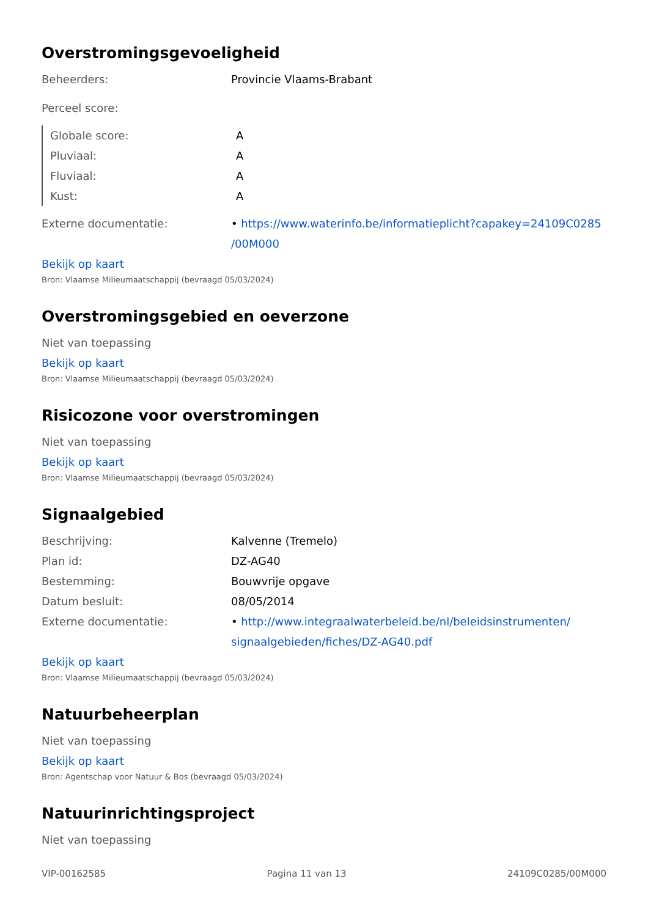Overstromingsgevoeligheid
Beheerders: Provincie Vlaams-Brabant
Perceel score:
Globale score: A
Pluviaal: A
Fluviaal: A
Kust: A
Externe documentatie: • https://www.waterinfo.be/informatieplicht?capakey=24109C0285 /00M000
Bekijk op kaart
Bron: Vlaamse Milieumaatschappij (bevraagd 05/03/2024)
Overstromingsgebied en oeverzone
Niet van toepassing
Bekijk op kaart
Bron: Vlaamse Milieumaatschappij (bevraagd 05/03/2024)
Risicozone voor overstromingen
Niet van toepassing
Bekijk op kaart
Bron: Vlaamse Milieumaatschappij (bevraagd 05/03/2024)
Signaalgebied
Beschrijving: Kalvenne (Tremelo)
Plan id: DZ-AG40
Bestemming: Bouwvrije opgave
Datum besluit: 08/05/2014
Externe documentatie: • http://www.integraalwaterbeleid.be/nl/beleidsinstrumenten/ signaalgebieden/fiches/DZ-AG40.pdf
Bekijk op kaart
Bron: Vlaamse Milieumaatschappij (bevraagd 05/03/2024)
Natuurbeheerplan
Niet van toepassing
Bekijk op kaart
Bron: Agentschap voor Natuur & Bos (bevraagd 05/03/2024)
Natuurinrichtingsproject
Niet van toepassing
VIP-00162585 Pagina 11 van 13 24109C0285/00M000